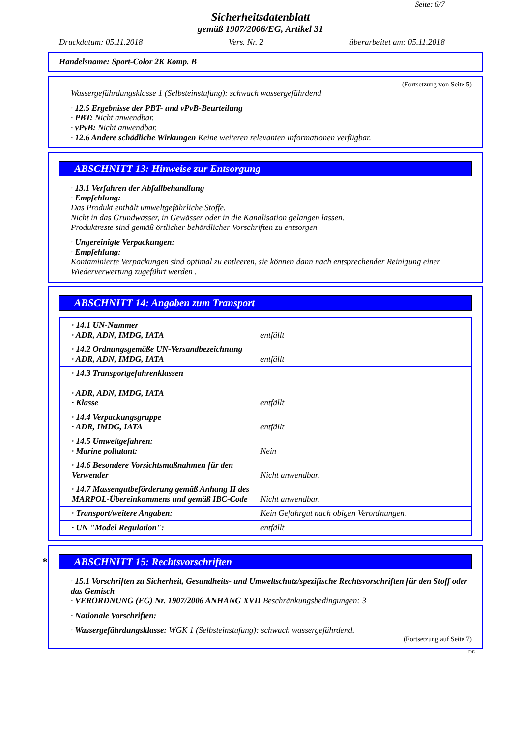Seite: 6/7
Sicherheitsdatenblatt
gemäß 1907/2006/EG, Artikel 31
Druckdatum: 05.11.2018 Vers. Nr. 2 überarbeitet am: 05.11.2018
Handelsname: Sport-Color 2K Komp. B
(Fortsetzung von Seite 5)
Wassergefährdungsklasse 1 (Selbsteinstufung): schwach wassergefährdend
· 12.5 Ergebnisse der PBT- und vPvB-Beurteilung
· PBT: Nicht anwendbar.
· vPvB: Nicht anwendbar.
· 12.6 Andere schädliche Wirkungen Keine weiteren relevanten Informationen verfügbar.
ABSCHNITT 13: Hinweise zur Entsorgung
· 13.1 Verfahren der Abfallbehandlung
· Empfehlung:
Das Produkt enthält umweltgefährliche Stoffe.
Nicht in das Grundwasser, in Gewässer oder in die Kanalisation gelangen lassen.
Produktreste sind gemäß örtlicher behördlicher Vorschriften zu entsorgen.
· Ungereinigte Verpackungen:
· Empfehlung:
Kontaminierte Verpackungen sind optimal zu entleeren, sie können dann nach entsprechender Reinigung einer Wiederverwertung zugeführt werden .
ABSCHNITT 14: Angaben zum Transport
| · 14.1 UN-Nummer · ADR, ADN, IMDG, IATA | entfällt |
| · 14.2 Ordnungsgemäße UN-Versandbezeichnung · ADR, ADN, IMDG, IATA | entfällt |
| · 14.3 Transportgefahrenklassen · ADR, ADN, IMDG, IATA · Klasse | entfällt |
| · 14.4 Verpackungsgruppe · ADR, IMDG, IATA | entfällt |
| · 14.5 Umweltgefahren: · Marine pollutant: | Nein |
| · 14.6 Besondere Vorsichtsmaßnahmen für den Verwender | Nicht anwendbar. |
| · 14.7 Massengutbeförderung gemäß Anhang II des MARPOL-Übereinkommens und gemäß IBC-Code | Nicht anwendbar. |
| · Transport/weitere Angaben: | Kein Gefahrgut nach obigen Verordnungen. |
| · UN "Model Regulation": | entfällt |
* ABSCHNITT 15: Rechtsvorschriften
· 15.1 Vorschriften zu Sicherheit, Gesundheits- und Umweltschutz/spezifische Rechtsvorschriften für den Stoff oder das Gemisch
· VERORDNUNG (EG) Nr. 1907/2006 ANHANG XVII Beschränkungsbedingungen: 3
· Nationale Vorschriften:
· Wassergefährdungsklasse: WGK 1 (Selbsteinstufung): schwach wassergefährdend.
(Fortsetzung auf Seite 7)
DE